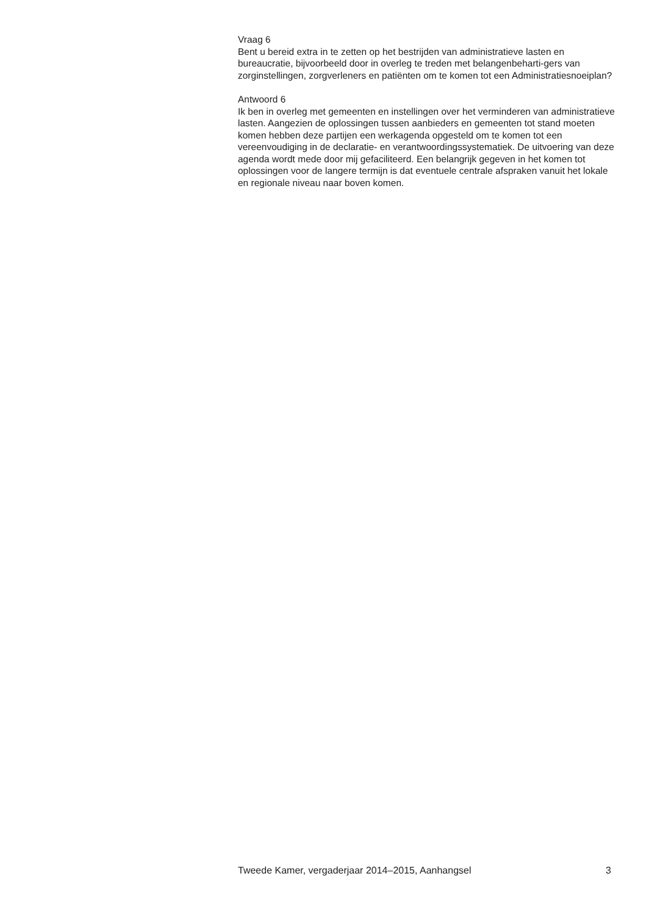Vraag 6
Bent u bereid extra in te zetten op het bestrijden van administratieve lasten en bureaucratie, bijvoorbeeld door in overleg te treden met belangenbeharti-gers van zorginstellingen, zorgverleners en patiënten om te komen tot een Administratiesnoeiplan?
Antwoord 6
Ik ben in overleg met gemeenten en instellingen over het verminderen van administratieve lasten. Aangezien de oplossingen tussen aanbieders en gemeenten tot stand moeten komen hebben deze partijen een werkagenda opgesteld om te komen tot een vereenvoudiging in de declaratie- en verantwoordingssystematiek. De uitvoering van deze agenda wordt mede door mij gefaciliteerd. Een belangrijk gegeven in het komen tot oplossingen voor de langere termijn is dat eventuele centrale afspraken vanuit het lokale en regionale niveau naar boven komen.
Tweede Kamer, vergaderjaar 2014–2015, Aanhangsel 3